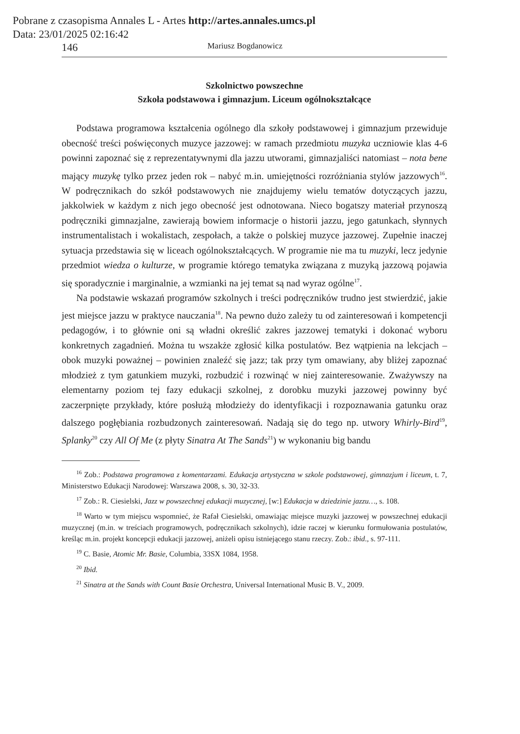Pobrane z czasopisma Annales L - Artes http://artes.annales.umcs.pl
Data: 23/01/2025 02:16:42
146 Mariusz Bogdanowicz
Szkolnictwo powszechne
Szkoła podstawowa i gimnazjum. Liceum ogólnokształcące
Podstawa programowa kształcenia ogólnego dla szkoły podstawowej i gimnazjum przewiduje obecność treści poświęconych muzyce jazzowej: w ramach przedmiotu muzyka uczniowie klas 4-6 powinni zapoznać się z reprezentatywnymi dla jazzu utworami, gimnazjaliści natomiast – nota bene mający muzykę tylko przez jeden rok – nabyć m.in. umiejętności rozróżniania stylów jazzowych<sup>16</sup>. W podręcznikach do szkół podstawowych nie znajdujemy wielu tematów dotyczących jazzu, jakkolwiek w każdym z nich jego obecność jest odnotowana. Nieco bogatszy materiał przynoszą podręczniki gimnazjalne, zawierają bowiem informacje o historii jazzu, jego gatunkach, słynnych instrumentalistach i wokalistach, zespołach, a także o polskiej muzyce jazzowej. Zupełnie inaczej sytuacja przedstawia się w liceach ogólnokształcących. W programie nie ma tu muzyki, lecz jedynie przedmiot wiedza o kulturze, w programie którego tematyka związana z muzyką jazzową pojawia się sporadycznie i marginalnie, a wzmianki na jej temat są nad wyraz ogólne<sup>17</sup>.
Na podstawie wskazań programów szkolnych i treści podręczników trudno jest stwierdzić, jakie jest miejsce jazzu w praktyce nauczania<sup>18</sup>. Na pewno dużo zależy tu od zainteresowań i kompetencji pedagogów, i to głównie oni są władni określić zakres jazzowej tematyki i dokonać wyboru konkretnych zagadnień. Można tu wszakże zgłosić kilka postulatów. Bez wątpienia na lekcjach – obok muzyki poważnej – powinien znaleźć się jazz; tak przy tym omawiany, aby bliżej zapoznać młodzież z tym gatunkiem muzyki, rozbudzić i rozwinąć w niej zainteresowanie. Zważywszy na elementarny poziom tej fazy edukacji szkolnej, z dorobku muzyki jazzowej powinny być zaczerpnięte przykłady, które posłużą młodzieży do identyfikacji i rozpoznawania gatunku oraz dalszego pogłębiania rozbudzonych zainteresowań. Nadają się do tego np. utwory Whirly-Bird<sup>19</sup>, Splanky<sup>20</sup> czy All Of Me (z płyty Sinatra At The Sands<sup>21</sup>) w wykonaniu big bandu
<sup>16</sup> Zob.: Podstawa programowa z komentarzami. Edukacja artystyczna w szkole podstawowej, gimnazjum i liceum, t. 7, Ministerstwo Edukacji Narodowej: Warszawa 2008, s. 30, 32-33.
<sup>17</sup> Zob.: R. Ciesielski, Jazz w powszechnej edukacji muzycznej, [w:] Edukacja w dziedzinie jazzu…, s. 108.
<sup>18</sup> Warto w tym miejscu wspomnieć, że Rafał Ciesielski, omawiając miejsce muzyki jazzowej w powszechnej edukacji muzycznej (m.in. w treściach programowych, podręcznikach szkolnych), idzie raczej w kierunku formułowania postulatów, kreśląc m.in. projekt koncepcji edukacji jazzowej, aniżeli opisu istniejącego stanu rzeczy. Zob.: ibid., s. 97-111.
<sup>19</sup> C. Basie, Atomic Mr. Basie, Columbia, 33SX 1084, 1958.
<sup>20</sup> Ibid.
<sup>21</sup> Sinatra at the Sands with Count Basie Orchestra, Universal International Music B. V., 2009.